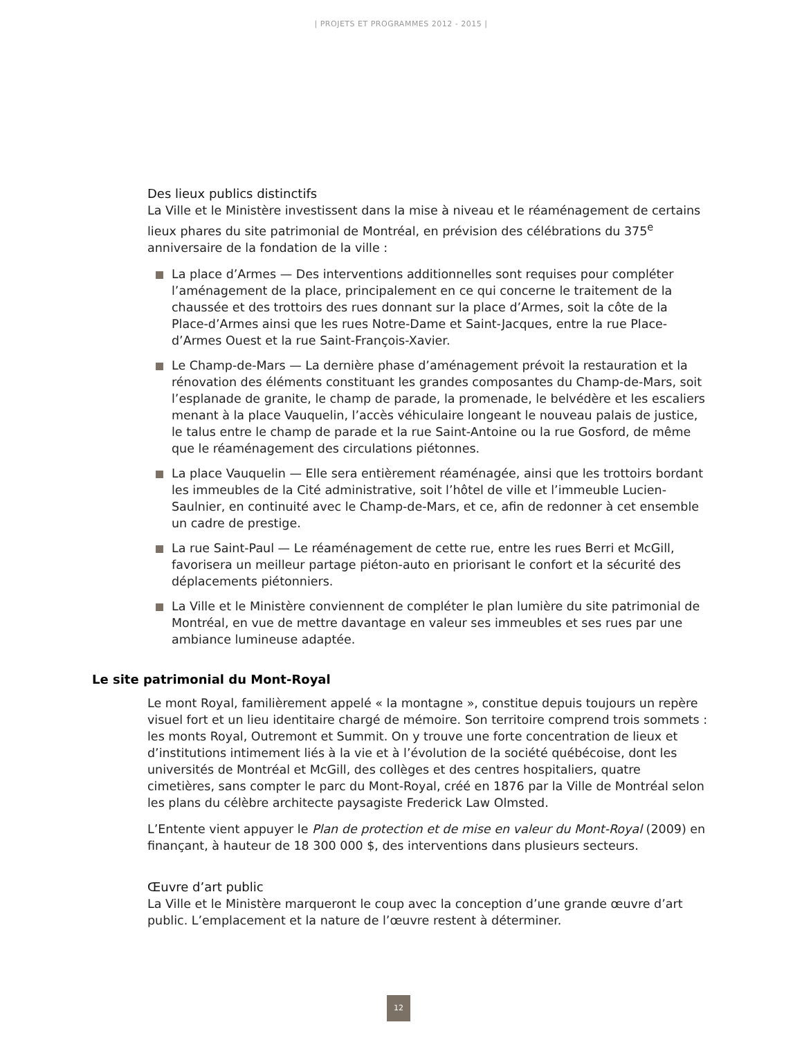| PROJETS ET PROGRAMMES 2012 - 2015 |
Des lieux publics distinctifs
La Ville et le Ministère investissent dans la mise à niveau et le réaménagement de certains lieux phares du site patrimonial de Montréal, en prévision des célébrations du 375<sup>e</sup> anniversaire de la fondation de la ville :
La place d’Armes — Des interventions additionnelles sont requises pour compléter l’aménagement de la place, principalement en ce qui concerne le traitement de la chaussée et des trottoirs des rues donnant sur la place d’Armes, soit la côte de la Place-d’Armes ainsi que les rues Notre-Dame et Saint-Jacques, entre la rue Place-d’Armes Ouest et la rue Saint-François-Xavier.
Le Champ-de-Mars — La dernière phase d’aménagement prévoit la restauration et la rénovation des éléments constituant les grandes composantes du Champ-de-Mars, soit l’esplanade de granite, le champ de parade, la promenade, le belvédère et les escaliers menant à la place Vauquelin, l’accès véhiculaire longeant le nouveau palais de justice, le talus entre le champ de parade et la rue Saint-Antoine ou la rue Gosford, de même que le réaménagement des circulations piétonnes.
La place Vauquelin — Elle sera entièrement réaménagée, ainsi que les trottoirs bordant les immeubles de la Cité administrative, soit l’hôtel de ville et l’immeuble Lucien-Saulnier, en continuité avec le Champ-de-Mars, et ce, afin de redonner à cet ensemble un cadre de prestige.
La rue Saint-Paul — Le réaménagement de cette rue, entre les rues Berri et McGill, favorisera un meilleur partage piéton-auto en priorisant le confort et la sécurité des déplacements piétonniers.
La Ville et le Ministère conviennent de compléter le plan lumière du site patrimonial de Montréal, en vue de mettre davantage en valeur ses immeubles et ses rues par une ambiance lumineuse adaptée.
Le site patrimonial du Mont-Royal
Le mont Royal, familièrement appelé « la montagne », constitue depuis toujours un repère visuel fort et un lieu identitaire chargé de mémoire. Son territoire comprend trois sommets : les monts Royal, Outremont et Summit. On y trouve une forte concentration de lieux et d’institutions intimement liés à la vie et à l’évolution de la société québécoise, dont les universités de Montréal et McGill, des collèges et des centres hospitaliers, quatre cimetières, sans compter le parc du Mont-Royal, créé en 1876 par la Ville de Montréal selon les plans du célèbre architecte paysagiste Frederick Law Olmsted.
L’Entente vient appuyer le Plan de protection et de mise en valeur du Mont-Royal (2009) en finançant, à hauteur de 18 300 000 $, des interventions dans plusieurs secteurs.
Œuvre d’art public
La Ville et le Ministère marqueront le coup avec la conception d’une grande œuvre d’art public. L’emplacement et la nature de l’œuvre restent à déterminer.
12